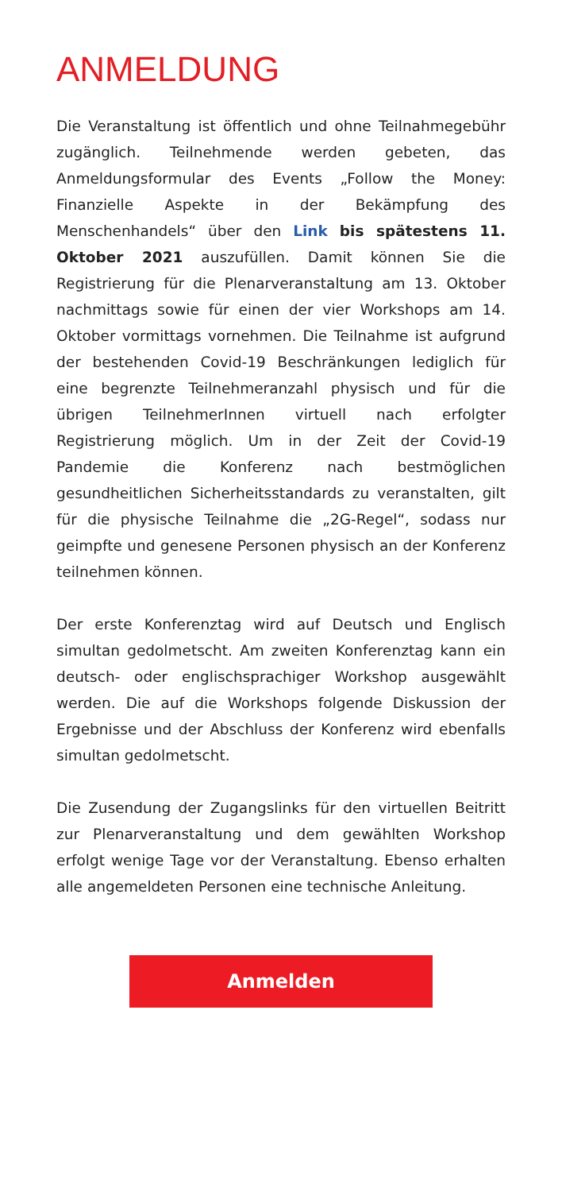ANMELDUNG
Die Veranstaltung ist öffentlich und ohne Teilnahmegebühr zugänglich. Teilnehmende werden gebeten, das Anmeldungsformular des Events „Follow the Money: Finanzielle Aspekte in der Bekämpfung des Menschenhandels“ über den Link bis spätestens 11. Oktober 2021 auszufüllen. Damit können Sie die Registrierung für die Plenarveranstaltung am 13. Oktober nachmittags sowie für einen der vier Workshops am 14. Oktober vormittags vornehmen. Die Teilnahme ist aufgrund der bestehenden Covid-19 Beschränkungen lediglich für eine begrenzte Teilnehmeranzahl physisch und für die übrigen TeilnehmerInnen virtuell nach erfolgter Registrierung möglich. Um in der Zeit der Covid-19 Pandemie die Konferenz nach bestmöglichen gesundheitlichen Sicherheitsstandards zu veranstalten, gilt für die physische Teilnahme die „2G-Regel“, sodass nur geimpfte und genesene Personen physisch an der Konferenz teilnehmen können.
Der erste Konferenztag wird auf Deutsch und Englisch simultan gedolmetscht. Am zweiten Konferenztag kann ein deutsch- oder englischsprachiger Workshop ausgewählt werden. Die auf die Workshops folgende Diskussion der Ergebnisse und der Abschluss der Konferenz wird ebenfalls simultan gedolmetscht.
Die Zusendung der Zugangslinks für den virtuellen Beitritt zur Plenarveranstaltung und dem gewählten Workshop erfolgt wenige Tage vor der Veranstaltung. Ebenso erhalten alle angemeldeten Personen eine technische Anleitung.
Anmelden